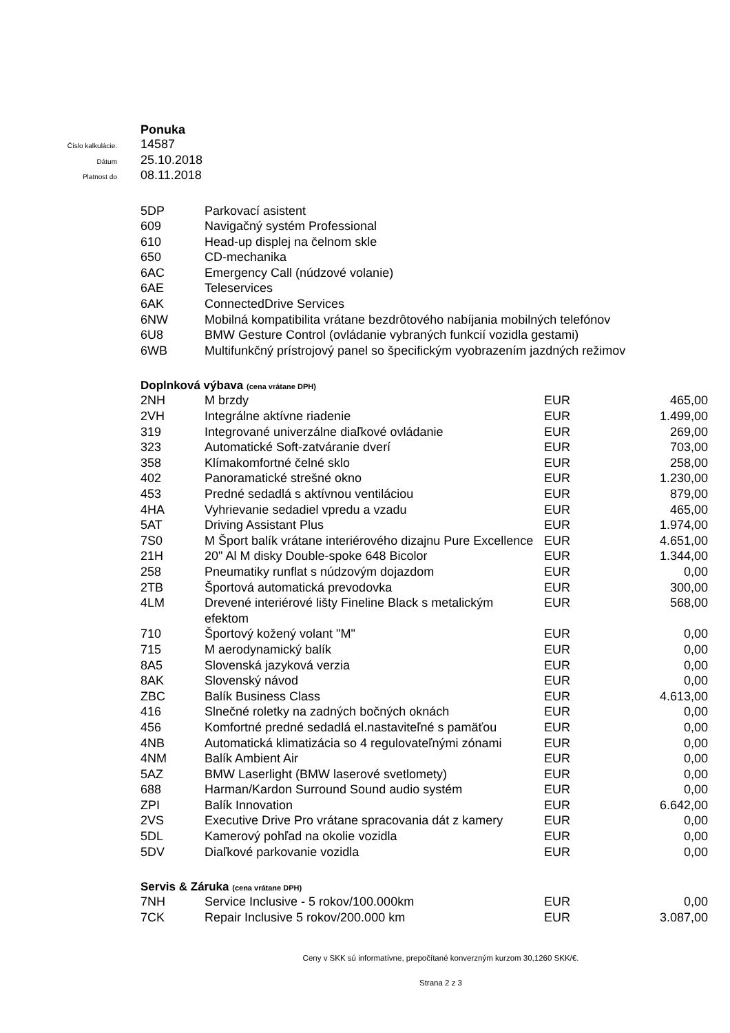Ponuka
Číslo kalkulácie.
14587
Dátum
25.10.2018
Platnost do
08.11.2018
| 5DP | Parkovací asistent |
| 609 | Navigačný systém Professional |
| 610 | Head-up displej na čelnom skle |
| 650 | CD-mechanika |
| 6AC | Emergency Call (núdzové volanie) |
| 6AE | Teleservices |
| 6AK | ConnectedDrive Services |
| 6NW | Mobilná kompatibilita vrátane bezdrôtového nabíjania mobilných telefónov |
| 6U8 | BMW Gesture Control (ovládanie vybraných funkcií vozidla gestami) |
| 6WB | Multifunkčný prístrojový panel so špecifickým vyobrazením jazdných režimov |
Doplnková výbava (cena vrátane DPH)
| 2NH | M brzdy | EUR | 465,00 |
| 2VH | Integrálne aktívne riadenie | EUR | 1.499,00 |
| 319 | Integrované univerzálne diaľkové ovládanie | EUR | 269,00 |
| 323 | Automatické Soft-zatváranie dverí | EUR | 703,00 |
| 358 | Klímakomfortné čelné sklo | EUR | 258,00 |
| 402 | Panoramatické strešné okno | EUR | 1.230,00 |
| 453 | Predné sedadlá s aktívnou ventiláciou | EUR | 879,00 |
| 4HA | Vyhrievanie sedadiel vpredu a vzadu | EUR | 465,00 |
| 5AT | Driving Assistant Plus | EUR | 1.974,00 |
| 7S0 | M Šport balík vrátane interiérového dizajnu Pure Excellence | EUR | 4.651,00 |
| 21H | 20" Al M disky Double-spoke 648 Bicolor | EUR | 1.344,00 |
| 258 | Pneumatiky runflat s núdzovým dojazdom | EUR | 0,00 |
| 2TB | Športová automatická prevodovka | EUR | 300,00 |
| 4LM | Drevené interiérové lišty Fineline Black s metalickým efektom | EUR | 568,00 |
| 710 | Športový kožený volant "M" | EUR | 0,00 |
| 715 | M aerodynamický balík | EUR | 0,00 |
| 8A5 | Slovenská jazyková verzia | EUR | 0,00 |
| 8AK | Slovenský návod | EUR | 0,00 |
| ZBC | Balík Business Class | EUR | 4.613,00 |
| 416 | Slnečné roletky na zadných bočných oknách | EUR | 0,00 |
| 456 | Komfortné predné sedadlá el.nastaviteľné s pamäťou | EUR | 0,00 |
| 4NB | Automatická klimatizácia so 4 regulovateľnými zónami | EUR | 0,00 |
| 4NM | Balík Ambient Air | EUR | 0,00 |
| 5AZ | BMW Laserlight (BMW laserové svetlomety) | EUR | 0,00 |
| 688 | Harman/Kardon Surround Sound audio systém | EUR | 0,00 |
| ZPI | Balík Innovation | EUR | 6.642,00 |
| 2VS | Executive Drive Pro vrátane spracovania dát z kamery | EUR | 0,00 |
| 5DL | Kamerový pohľad na okolie vozidla | EUR | 0,00 |
| 5DV | Diaľkové parkovanie vozidla | EUR | 0,00 |
Servis & Záruka (cena vrátane DPH)
| 7NH | Service Inclusive - 5 rokov/100.000km | EUR | 0,00 |
| 7CK | Repair Inclusive 5 rokov/200.000 km | EUR | 3.087,00 |
Ceny v SKK sú informatívne, prepočítané konverzným kurzom 30,1260 SKK/€.
Strana 2 z 3